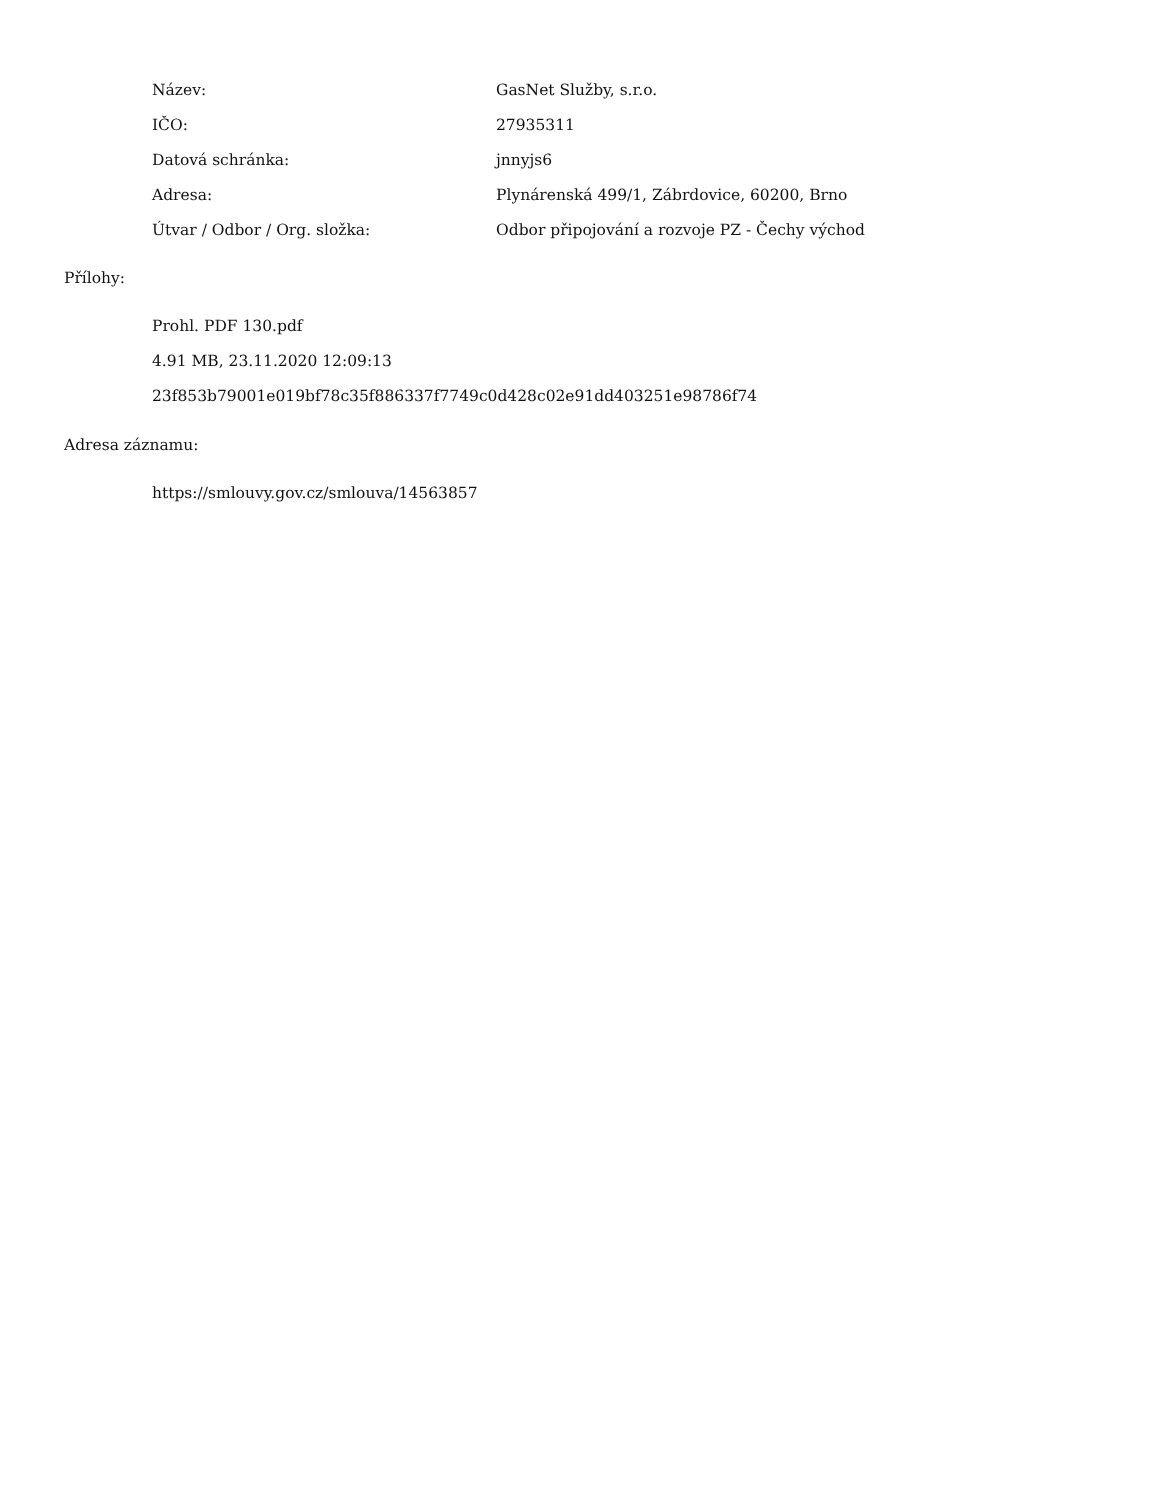| Název: | GasNet Služby, s.r.o. |
| IČO: | 27935311 |
| Datová schránka: | jnnyjs6 |
| Adresa: | Plynárenská 499/1, Zábrdovice, 60200, Brno |
| Útvar / Odbor / Org. složka: | Odbor připojování a rozvoje PZ - Čechy východ |
Přílohy:
Prohl. PDF 130.pdf
4.91 MB, 23.11.2020 12:09:13
23f853b79001e019bf78c35f886337f7749c0d428c02e91dd403251e98786f74
Adresa záznamu:
https://smlouvy.gov.cz/smlouva/14563857